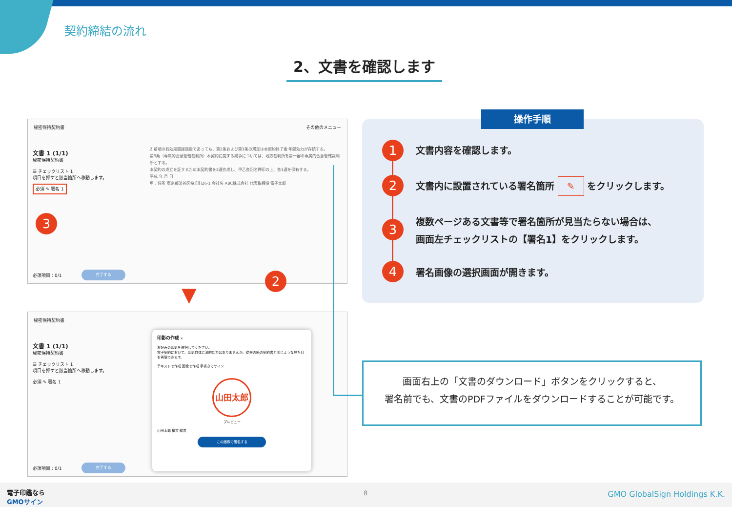契約締結の流れ
2、文書を確認します
秘密保持契約書 その他のメニュー
文書 1 (1/1)
秘密保持契約書
☰ チェックリスト 1
項目を押すと該当箇所へ移動します。
必須 ✎ 署名 1
2 前項の有効期間経過後であっても、第2条および第3条の規定は本契約終了後 年間効力が存続する。
第9条（専属的合意管轄裁判所）本契約に関する紛争については、地方裁判所を第一審の専属的合意管轄裁判所とする。
本契約の成立を証するため本契約書を2通作成し、甲乙各記名押印の上、各1通を保有する。
平成 年 月 日
甲：住所 東京都渋谷区桜丘町26-1 会社名 ABC株式会社 代表取締役 電子太郎
必須項目：0/1 完了する
3
2
▼
秘密保持契約書
文書 1 (1/1)
秘密保持契約書
☰ チェックリスト 1
項目を押すと該当箇所へ移動します。
必須 ✎ 署名 1
印影の作成 ×
お好みの印影を選択してください。
電子契約において、印影自体に法的効力はありませんが、従来の紙の契約書と同じような見た目を再現できます。
テキストで作成 画像で作成 手書きでサイン
山田太郎
プレビュー
山田太郎 横書 縦書
この画像で署名する
必須項目：0/1 完了する
操作手順
1
2
3
4
文書内容を確認します。
文書内に設置されている署名箇所 ✎ をクリックします。
複数ページある文書等で署名箇所が見当たらない場合は、
画面左チェックリストの【署名1】をクリックします。
署名画像の選択画面が開きます。
画面右上の「文書のダウンロード」ボタンをクリックすると、
署名前でも、文書のPDFファイルをダウンロードすることが可能です。
電子印鑑なら
GMOサイン
8 GMO GlobalSign Holdings K.K.